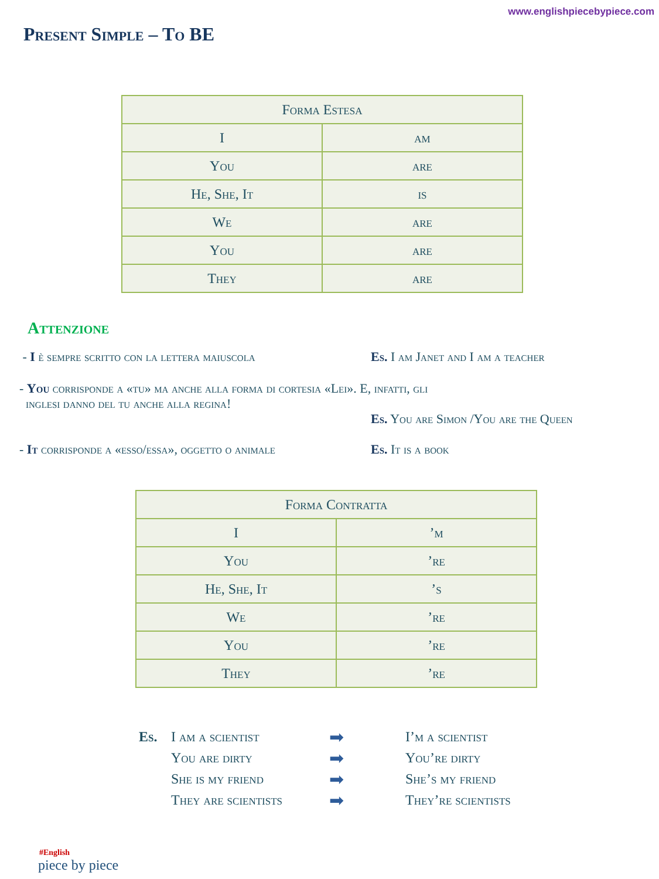www.englishpiecebypiece.com
Present Simple – To BE
| Forma Estesa | |
| --- | --- |
| I | am |
| You | are |
| He, She, It | is |
| We | are |
| You | are |
| They | are |
Attenzione
- I è sempre scritto con la lettera maiuscola Es. I am Janet and I am a teacher
- You corrisponde a «tu» ma anche alla forma di cortesia «Lei». E, infatti, gli
inglesi danno del tu anche alla regina!
Es. You are Simon /You are the Queen
- It corrisponde a «esso/essa», oggetto o animale
Es. It is a book
| Forma Contratta | |
| --- | --- |
| I | ’m |
| You | ’re |
| He, She, It | ’s |
| We | ’re |
| You | ’re |
| They | ’re |
Es. I am a scientist ➡ I’m a scientist You are dirty ➡ You’re dirty She is my friend ➡ She’s my friend They are scientists ➡ They’re scientists
#English
piece by piece